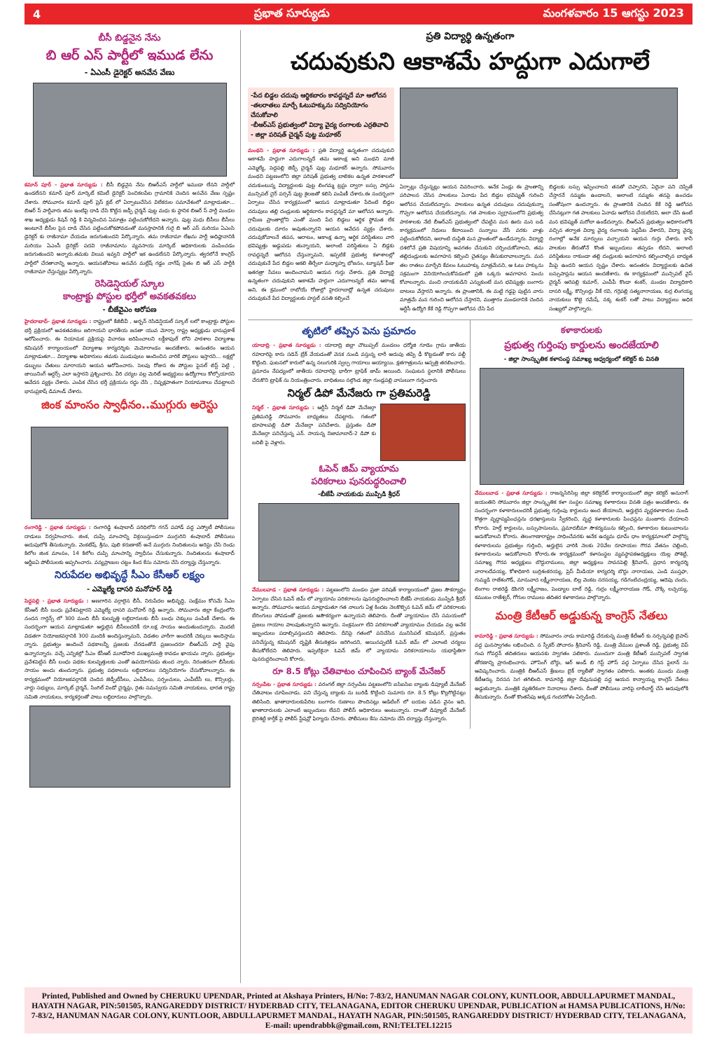4 ప్రభాత సూర్యుడు మంగళవారం 15 ఆగస్టు 2023
బీసీ బిడ్డనైన నేను
బి ఆర్ ఎస్ పార్టీలో ఇముడ లేను
- ఏఎంసీ డైరెక్టర్ అనవేన వేణు
కమాన్ పూర్ - ప్రభాత సూర్యుడు : బీసీ బిడ్డనైన నేను బిఆర్ఎస్ పార్టీలో ఇముడా లేనని పార్టీలో ఉండలేనని కమాన్ పూర్ మార్కెట్ కమిటీ డైరెక్టర్ పెంచికలపేట గ్రామానికి చెందిన అనవేన వేణు స్పష్టం చేశారు. సోమవారం కమాన్ పూర్ ప్రెస్ క్లబ్ లో ఏర్పాటుచేసిన విలేకరుల సమావేశంలో మాట్లాడుతూ... బిఆర్ స్ పార్టీవారు తమ ఇంటిపై దాడి చేసి కొట్టిన జడ్పీ చైర్మన్ పుట్ట మధు కు స్థానిక బిఆర్ స్ పార్టీ మండల శాఖ అధ్యక్షుడు కిషన్ రెడ్డి కి విన్నవించిన ఏమాత్రం పట్టించుకోలేదని అన్నారు. పుట్ట మధు బీసీలు బీసీలు అంటూనే బీసీల పైన దాడి చేసిన పట్టించుకోకపోవడంతో మనస్తాపానికి గురై బి ఆర్ ఎస్ మరియు ఏఎంసి డైరెక్టర్ కు రాజీనామా చేయడం జరుగుతుందని పేర్కొన్నారు. తమ రాజీనామా లేఖను పార్టీ అధిష్ఠానానికి మరియు ఏఎంసీ డైరెక్టర్ పదవి రాజీనామాను వ్యవసాయ మార్కెట్ అధికారులకు పంపించడం జరుగుతుందని అన్నారు.తమకు విలువ ఇవ్వని పార్టీలో ఇక ఉండలేనని పేర్కొన్నారు. త్వరలోనే కాంగ్రెస్ పార్టీలో చేరతానాన్ని అన్నారు. ఆయనతోపాటు అనవేన మల్లేష్ గడ్డం నాగేష్ సైతం బి ఆర్ ఎస్ పార్టీకి రాజీనామా చేస్తున్నట్లు పేర్కొన్నారు.
రెసిడెన్షియల్ స్కూల
కాంట్రాక్టు పోస్టుల భర్తీలో అవకతవకలు
- బీజేవైఎం ఆరోపణ
హైదరాబాద్- ప్రభాత సూర్యుడు : రాష్ట్రంలో కేజీబీవీ , అర్బన్ రెసిడెన్షియల్ స్కూల్ లలో కాంట్రాక్టు పోస్టుల భర్తీ ప్రక్రియలో అవకతవకలు జరిగాయని భారతీయ జనతా యువ మోర్చా రాష్ట్ర అధ్యక్షుడు భానుప్రకాశ్ ఆరోపించారు. ఈ నియామక ప్రక్రియపై విచారణ జరిపించాలని లక్డీకాపుల్ లోని పాఠశాల విద్యాశాఖ కమిషనర్ కార్యాలయంలో విద్యాశాఖ కార్యదర్శికు మెమోరాండం అందజేశారు. అనంతరం ఆయన మాట్లాడుతూ... విద్యాశాఖ అధికారులు తమకు ముడుపులు అందించిన వారికే పోస్టులు ఇస్తారని... లక్షల్లో డబ్బులు చేతులు మారాయని ఆయన ఆరోపించారు. సెలవు రోజున ఈ పోస్టుల ఫైనల్ లిస్ట్ పెట్టి , జాయినింగ్ ఆర్డర్స్ ఎలా ఇస్తారని ప్రశ్నించారు. వీరి చర్యల వల్ల మెరిట్ అభ్యర్థులు ఉద్యోగాలు కోల్పోయారని ఆవేదన వ్యక్తం చేశారు. ఎంపిక చేసిన భర్తీ ప్రక్రియను రద్దు చేసి , నిష్పక్షపాతంగా నియామకాలు చేపట్టాలని భానుప్రకాష్ డిమాండ్ చేశారు.
జింక మాంసం స్వాధీనం..ముగ్గురు అరెస్టు
రంగారెడ్డి - ప్రభాత సూర్యుడు : రంగారెడ్డి శంషాబాద్ పరిధిలోని గగన్ పహాడ్ వద్ద ఎస్వోటీ పోలీసులు దాడులు నిర్వహించారు. జింక, దుప్పి మాంసాన్ని విక్రయిస్తుండగా ముగ్గురిని శంషాబాద్ పోలీసులు అదుపులోకి తీసుకున్నారు. వెంకటేష్, శ్రీను, పులి కరుణాకర్ అనే ముగ్గురు నిందితులను అరెస్టు చేసి రెండు కిలోల జింక మాంసం, 14 కిలోల దుప్పి మాంసాన్ని స్వాధీనం చేసుకున్నారు. నిందితులను శంషాబాద్ ఆర్జీఐఏ పోలీసులకు అప్పగించారు. వన్యప్రాణుల చట్టం కింద కేసు నమోదు చేసి దర్యాప్తు చేస్తున్నారు.
నిరుపేదల అభివృద్ధే సీఎం కేసీఆర్ లక్ష్యం
- ఎమ్మెల్యే దాసరి మనోహర్ రెడ్డి
పెద్దపల్లి - ప్రభాత సూర్యుడు : అణగారిన వర్గాలైన బీసీ, నిరుపేదల అభివృద్ధి, సంక్షేమం కోసమే సీఎం కేసీఆర్ బీసీ బంధు ప్రవేశపెట్టారని ఎమ్మెల్యే దాసరి మనోహర్ రెడ్డి అన్నారు. సోమవారం జిల్లా కేంద్రంలోని నందన గార్డెన్స్ లో 300 మంది బీసీ కులవృత్తి లబ్దిదారులకు బీసీ బంధు చెక్కులు పంపిణీ చేశారు. ఈ సందర్భంగా ఆయన మాట్లాడుతూ అర్హులైన బీసీలందరికీ రూ.లక్ష సాయం అందుతుందన్నారు. మొదటి విడతగా నియోజకవర్గానికి 300 మందికి అందిస్తున్నామని, విడతల వారీగా అందరికీ చెక్కులు అందిస్తామ న్నారు. ప్రభుత్వం అందించే పథకాలన్నీ ప్రజలకు చేరడంతోనే ప్రజలందరూ బీఆర్ఎస్ పార్టీ వైపు ఉన్నారన్నారు. వచ్చే ఎన్నికల్లో సీఎం కేసీఆర్ మూడోసారి ముఖ్యమంత్రి కావడం ఖాయమ న్నారు. ప్రభుత్వం ప్రవేశపెట్టిన బీసీ బంధు పథకం కులవృత్తులకు ఎంతో ఉపయోగపడు తుంద న్నారు. నిరంతరంగా బీసీలకు సాయం అందు తుందన్నారు. ప్రభుత్వ పథకాలను లబ్దిదారులు సద్వినియోగం చేసుకోవాలన్నారు. ఈ కార్యక్రమంలో నియోజకవర్గానికి చెందిన జెడ్పీటీసీలు, ఎంపీపీలు, సర్పంచులు, ఎంపీటీసీ లు, కౌన్సిలర్లు, వార్డు సభ్యులు, మార్కెట్ చైర్మన్, సింగిల్ విండో చైర్మన్లు, రైతు సమన్వయ సమితి నాయకులు, భారత రాష్ట్ర సమితి నాయకులు, కార్యకర్తలతో పాటు లబ్దిదారులు పాల్గొన్నారు.
ప్రతి విద్యార్థి ఉన్నతంగా
చదువుకుని ఆకాశమే హద్దుగా ఎదుగాలే
-పేద బిడ్డల చదువు ఆర్థికబారం కావద్దన్నదే మా ఆలోచన
-తలరాతలు మార్చే ఓటుహక్కును సద్వినియోగం చేసుకోవాలి
-బీఆర్ఎస్ ప్రభుత్వంలో విద్యా వైద్య రంగాలకు ఎర్రతివాచి
- జిల్లా పరిషత్ చైర్మన్ పుట్ట మధూకర్
మంథని - ప్రభాత సూర్యుడు : ప్రతి విద్యార్థి ఉన్నతంగా చదువుకుని ఆకాశమే హద్దుగా ఎదుగాలన్నదే తమ ఆకాంక్ష అని మంథని మాజీ ఎమ్మెల్యే, పెద్దపల్లి జెడ్పీ చైర్మన్ పుట్ట మధూకర్ అన్నారు. సోమవారం మంథని పట్టణంలోని జిల్లా పరిషత్ ప్రభుత్వ బాలికల ఉన్నత పాఠశాలలో చదుకుంటున్న విద్యార్థులకు పుట్ట లింగమ్మ ట్రస్టు ద్వారా బస్సు పాస్లను మున్సిపల్ చైర్ పర్సన్ పుట్ట శైలజతో కలిసి పంపిణీ చేశారు.ఈ సందర్బంగా ఏర్పాటు చేసిన కార్యక్రమంలో ఆయన మాట్లాడుతూ పేదింటి బిడ్డల చదువులు తల్లి దండ్రులకు ఆర్థికబారం కావద్దన్నదే మా ఆలోచన అన్నారు. గ్రామీణ ప్రాంతాల్లోని ఎంతో మంది పేద బిడ్డలు ఆర్థిక స్థోమత లేక చదువులకు దూరం అవుతున్నారని ఆయన ఆవేదన వ్యక్తం చేశారు. చదువుకోవాలనే తపన, ఆరాటం, ఆకాంక్ష ఉన్నా ఆర్థిక పరిస్థితులు వారి భవిష్యత్తు అడ్డుపడు తున్నాయని, అలాంటి పరిస్థితులు ఏ బిడ్డకు రావద్దన్నదే ఆలోచన చేస్తున్నామని, ఇప్పటికే ప్రభుత్వ కళాశాలల్లో చదువుకునే పేద బిడ్డల ఆకలి తీర్చేలా మధ్యాహ్న భోజనం, ట్యూషన్ ఫీజు ఇతరత్రా సేవలు అందించామని ఆయన గుర్తు చేశారు. ప్రతి విద్యార్థి ఉన్నతంగా చదువుకుని ఆకాశమే హద్దుగా ఎదుగాలన్నదే తమ ఆకాంక్ష అని, ఈ క్రమంలో రాబోయే రోజుల్లో హైదరాబాద్లో ఉన్నత చదువులు చదువుకునే పేద విద్యార్థులకు హస్టల్ వసతి కల్పించే
ఏర్పాట్లు చేస్తున్నట్లు ఆయన వివరించారు. అనేక ఏండ్లు ఈ ప్రాంతాన్ని పరిపాలన చేసిన పాలకులు ఏనాడు పేద బిడ్డల భవిష్యత్ గురించి ఆలోచన చేయలేదన్నారు. పాలకులు ఉన్నత చదువులు చదువుకున్నా గొప్పగా ఆలోచన చేయలేదన్నారు. గత పాలకుల స్వగ్రామంలోని ప్రభుత్వ పాఠశాలకు నేటి బీఆర్ఎస్ ప్రభుత్వంలో చేపట్టిన మన ఊరు మన బడి కార్యక్రమంలో నిధులు కేటాయించి సున్నాలు వేసే వరకు వాళ్లు పట్టించుకోలేదని, అలాంటి దుస్థితి మన ప్రాంతంలో ఉండేదన్నారు. విద్యార్థి దశలోనే ప్రతి విషయాన్ని అవగతం చేసుకుని చర్చించుకోవాలని, తమ తల్లిదండ్రులకు అవగాహన కల్పించి చైతన్యం తీసుకురావాలన్నారు. మన తల రాతలు మార్చేది కేవలం ఓటుహక్కు మాత్రమేనని, ఆ ఓటు హక్కును సక్రమంగా వినియోగించుకోవడంలో ప్రతి ఒక్కరు అవగాహన పెంచు కోవాలన్నారు. మంచి నాయకుడిని ఎన్నుకుంటే మన భవిష్యత్తు బంగారు బాటలు వేస్తారని అన్నారు. ఈ ప్రాంతానికి, ఈ మట్టి గడ్డపై పుట్టిన వారు మాత్రమే మన గురించి ఆలోచన చేస్తారని, ముత్తారం మండలానికి చెందిన ఆర్టీసీ ఉద్యోగి కేకే రెడ్డి గొప్పగా ఆలోచన చేసి పేద
బిడ్డలకు బస్సు ఇప్పించాలని తనతో చెప్పారని, ఏదైనా పని చెప్పితే చేస్తారనే నమ్మకం ఉండాలని, అలాంటి నమ్మకం తనపై ఉంచడం సంతోషంగా ఉందన్నారు. ఈ ప్రాంతానికి చెందిన కేకే రెడ్డి ఆలోచన చేసినట్లుగా గత పాలకులు ఏనాడు ఆలోచన చేయలేదని, అలా చేసి ఉంటే మన భవిష్యత్ మరోలా ఉండేదన్నారు. బీఆర్ఎస్ ప్రభుత్వం అధికారంలోకి వచ్చిన తర్వాత విద్యా వైద్య రంగాలకు పెద్దపీట వేశారని, విద్యా వైద్య రంగాల్లో అనేక మార్పులు వచ్చాయని ఆయన గుర్తు చేశారు. కానీ పాలకుల తీరుతోనే కొంత ఇబ్బందులు తప్పడం లేదని, అలాంటి పరిస్థితులు రాకుండా తల్లి దండ్రులకు అవగాహన కల్పించాల్సిన బాధ్యత మీపై ఉందని ఆయన స్పష్టం చేశారు. అనంతరం విద్యార్థులకు ఉచిత బస్సుపాస్లను ఆయన అందజేశారు. ఈ కార్యక్రమంలో మున్సిపల్ వైస్ చైర్మన్ ఆరెపల్లి కుమార్, ఎంపీపీ కొండా శంకర్, మండల విద్యాధికారి దాసరి లక్ష్మీ, కౌన్సిలర్లు వీకే రవి, గర్రెపల్లి సత్యనారాయణ, కుర్ర లింగయ్య నాయకులు కొట్టె రమేష్, నక్క శంకర్ లతో పాటు విద్యార్థులు అధిక సంఖ్యలో పాల్గొన్నారు.
తృటిలో తప్పిన పెను ప్రమాదం
యాదాద్రి - ప్రభాత సూర్యుడు : యాదాద్రి జిల్లా చౌటుప్పల్ మండలం ధర్మోజి గూడెం గ్రామ జాతీయ రహదారిపై కారు సడెన్ బ్రేక్ వేయడంతో వెనక నుండి వస్తున్న లారీ అదుపు తప్పి ఢీ కొట్టడంతో కారు పల్టీ కొట్టింది. ఘటనలో కారులో ఉన్న నలుగురికి స్వల్ప గాయాలు అయ్యాయి. క్షతగాత్రులను ఆస్పత్రి తరలించారు. ప్రమాదం నేపధ్యంలో జాతీయ రహదారిపై భారీగా ట్రాఫిక్ జామ్ అయింది. సంఘటన స్థలానికి పోలీసులు చేరుకొని ట్రాఫిక్ ను నియంత్రించారు. బాధితులు నల్గొండ జిల్లా గుండ్లపల్లి వాసులుగా గుర్తించారు
నిర్మల్ డిపో మేనేజరు గా ప్రతిమరెడ్డి
నిర్మల్ - ప్రభాత సూర్యుడు : ఆర్టీసీ నిర్మల్ డిపో మేనేజర్గా ప్రతిమరెడ్డి సోమవారం బాధ్యతలు చేపట్టారు. గతంలో భూపాలపల్లి డిపో మేనేజర్గా పనిచేశారు. ప్రస్తుతం డిపో మేనేజర్గా పనిచేస్తున్న ఎన్. సాయన్న నిజామాబాద్-2 డిపో కు బదిలీ పై వెళ్లారు.
ఓపెన్ జిమ్ వ్యాయామ
పరికరాలు పునరుద్ధరించాలి
-బీజేపీ నాయకుడు ముప్పిడి శ్రీధర్
వేములవాడ - ప్రభాత సూర్యుడు : పట్టణంలోని మండల ప్రజా పరిషత్ కార్యాలయంలో ప్రజల సౌకర్యార్థం ఏర్పాటు చేసిన ఓపెన్ జిమ్ లో వ్యాయామ పరికరాలను పునరుద్ధరించాలని బీజేపీ నాయకుడు ముప్పిడి శ్రీధర్ అన్నారు. సోమవారం ఆయన మాట్లాడుతూ గత నాలుగు ఏళ్ల కిందట నెలకొల్పిన ఓపెన్ జిమ్ లో పరికరాలకు బేరింగులు పోవడంతో ప్రజలకు అసౌకర్యంగా ఉన్నాయని తెలిపారు. దీంతో వ్యాయామం చేసే సమయంలో ప్రజలు గాయాల పాలవుతున్నారని అన్నారు. సంక్రమంగా లేని పరికరాలతో వ్యాయామం చేయడం వల్ల అనేక ఇబ్బందులు పడాల్సివస్తుందని తెలిపారు. దీనిపై గతంలో పనిచేసిన మునిసిపల్ కమిషనర్, ప్రస్తుతం పనిచేస్తున్న కమిషనర్ దృష్టికి తీసుకెళ్లడం జరిగిందని, అయినప్పటికీ ఓపెన్ జిమ్ లో ఎలాంటి చర్యలు తీసుకోలేదని తెలిపారు. ఇప్పటికైనా ఓపెన్ జిమ్ లో వ్యాయామ పరికరాయాలను యథాస్థితిగా పునరుద్దరించాలని కోరారు.
రూ 8.5 కోట్లు చేతివాటం చూపించిన బ్యాంక్ మేనేజర్
నర్సంపేట - ప్రభాత సూర్యుడు : వరంగల్ జిల్లా నర్సంపేట పట్టణంలోని ఐసిఐసిఐ బ్యాంకు డిప్యూటీ మేనేజర్ చేతివాటం చూపించాడు. పని చేస్తున్న బ్యాంకు ను బురిడీ కొట్టించి సుమారు రూ. 8.5 కోట్లు కొల్లగొట్టినట్లు తెలిసింది. ఖాతాదారులకుపేరిట బంగారం రుణాలు పొందినట్లు ఆడిటింగ్ లో బయట పడిన వైనం ఇది. ఖాతాదారులకు ఎలాంటి ఇబ్బందులు లేవని పోలీస్ అధికారులు అంటున్నారు. దాంతో డిప్యూటీ మేనేజర్ బైరిశెట్టి కార్తీక్ పై పోలీస్ స్టేషన్లో ఫిర్యాదు చేసారు. పోలీసులు కేసు నమోదు చేసి దర్యాప్తు చేస్తున్నారు.
కళాకారులకు
ప్రభుత్వ గుర్తింపు కార్డులను అందజేయాలి
- జిల్లా సాంస్కృతిక కళాసంస్థ సమాఖ్య ఆధ్వర్యంలో కలెక్టర్ కు వినతి
వేములవాడ - ప్రభాత సూర్యుడు : రాజన్నసిరిసిల్ల జిల్లా కలెక్టరేట్ కార్యాలయంలో జిల్లా కలెక్టర్ అనురాగ్ జయంతిని సోమవారం జిల్లా సాంస్కృతిక కళా సంస్థల సమాఖ్య కళాకారులు వినతి పత్రం అందజేశారు. ఈ సందర్భంగా కళాకారులందరికీ ప్రభుత్వ గుర్తింపు కార్డులను అంద జేయాలని, అర్హులైన వృద్ధకళాకారుల నుండి కొత్తగా వృద్ధాప్యపింఛన్లను ధరఖాస్తులను స్వీకరించి, వృద్ధ కళాకారులకు పింఛన్లను మంజూరు చేయాలని కోరారు. హెల్త్ కార్డులను, బస్సుపాసులను, ప్రమాదబీమా సౌకర్యమును కల్పించి, కళాకారుల కుటుంబాలను ఆదుకోవాలని కోరారు. తెలంగాణారాష్ట్రం సాధించేవరకు అనేక ఉద్యమ ధూమ్ ధాం కార్యక్రమాలలో పాల్గొన్న కళాకారులను ప్రభుత్వం గుర్తించి, అర్హులైన వారికి నెలకు 20వేల రూపాయల గౌరవ వేతనం చెల్లించి, కళాకారులను ఆదుకోవాలని కోరారు.ఈ కార్యక్రమంలో కళాసంస్థల వ్యవస్థాపకఅధ్యక్షులు యెల్ల పోశెట్టి, సమాఖ్య గౌరవ అధ్యక్షులు బొద్దురాములు, జిల్లా అధ్యక్షులు సావనపెల్లి శ్రీనివాస్, ప్రధాన కార్యదర్శి వారాలదేవయ్య, కోశాధికారి బుర్రిశంకరయ్య, ప్రెస్ మీడియా కార్యదర్శి బొద్దు నారాయణ, ఎండి ముస్తఫా, గుమ్మడి రాజేశంగౌడ్, మానువాద లక్ష్మీనారాయణ, బిల్ల వెంకట నరసయ్య, గడిగంటిచంద్రయ్య, ఆదెపు చందు, లింగాల రాజిరెడ్డి డొంగరి లక్ష్మీరాజం, పెండ్యాల బాల్ రెడ్డి, గుర్రం లక్ష్మీనారాయణ గౌడ్, చొక్కి లచ్చయ్య, కముటం రాజేశ్వర్, గోగుల రాములు తదితర కళాకారులు పాల్గొన్నారు.
మంత్రి కేటీఆర్ అడ్డుకున్న కాంగ్రెస్ నేతలు
కామారెడ్డి - ప్రభాత సూర్యుడు : సోమవారం నాడు కామారెడ్డి చేరుకున్న మంత్రి కేటీఆర్ కు నర్సన్నపల్లి బైపాస్ వద్ద ఘనస్వాగతం లభించింది. న స్పీకర్ పోచారం శ్రీనివాస్ రెడ్డి, మంత్రి వేముల ప్రశాంత్ రెడ్డి, ప్రభుత్వ విప్ గంప గోవర్దన్ తదితరులు ఆయనకు స్వాగతం పలికారు. ముందుగా మంత్రి కేటీఆర్ మున్సిపల్ స్వాగత తోరణాన్ని ప్రారంభించారు. హౌసింగ్ బోర్డు, ఆర్ అండ్ బి గెస్ట్ హౌస్ వద్ద ఏర్పాటు చేసిన పైలాన్ ను ఆవిష్కరించారు. మంత్రికి బీఆర్ఎస్ శ్రేణులు బైక్ ర్యాలీతో స్వాగతం పలికారు. అంతకు ముందు మంత్రి కేటీఆర్కు నిరసన సెగ తగిలింది. కామారెడ్డి జిల్లా దేవునుపల్లి వద్ద ఆయన కాన్వాయ్ను కాంగ్రెస్ నేతలు అడ్డుకున్నారు. మంత్రికి వ్యతిరేకంగా నినాదాలు చేశారు. దీంతో పోలీసులు వారిపై లాఠీచార్జ్ చేసి అదుపులోకి తీసుకున్నారు. దీంతో కొంతసేపు అక్కడ గందరగోళం ఏర్పడింది.
Printed, Published and Owned by CHERUKU UPENDAR, Printed at Akshaya Printers, H/No: 7-83/2, HANUMAN NAGAR COLONY, KUNTLOOR, ABDULLAPURMET MANDAL, HAYATH NAGAR, PIN:501505, RANGAREDDY DISTRICT/ HYDERBAD CITY, TELANAGANA, EDITOR CHERUKU UPENDAR, PUBLICATION at HAMSA PUBLICATIONS, H/No: 7-83/2, HANUMAN NAGAR COLONY, KUNTLOOR, ABDULLAPURMET MANDAL, HAYATH NAGAR, PIN:501505, RANGAREDDY DISTRICT/ HYDERBAD CITY, TELANAGANA, E-mail: upendrabbk@gmail.com, RNI:TELTEL12215